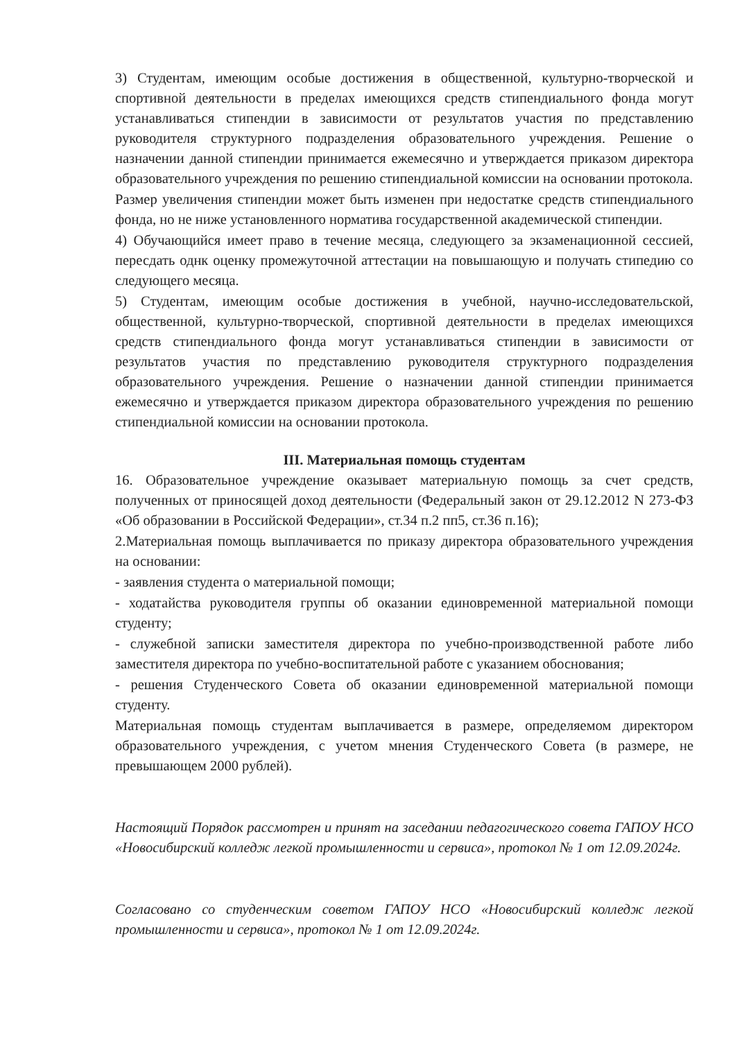3) Студентам, имеющим особые достижения в общественной, культурно-творческой и спортивной деятельности в пределах имеющихся средств стипендиального фонда могут устанавливаться стипендии в зависимости от результатов участия по представлению руководителя структурного подразделения образовательного учреждения. Решение о назначении данной стипендии принимается ежемесячно и утверждается приказом директора образовательного учреждения по решению стипендиальной комиссии на основании протокола.
Размер увеличения стипендии может быть изменен при недостатке средств стипендиального фонда, но не ниже установленного норматива государственной академической стипендии.
4) Обучающийся имеет право в течение месяца, следующего за экзаменационной сессией, пересдать однк оценку промежуточной аттестации на повышающую и получать стипедию со следующего месяца.
5) Студентам, имеющим особые достижения в учебной, научно-исследовательской, общественной, культурно-творческой, спортивной деятельности в пределах имеющихся средств стипендиального фонда могут устанавливаться стипендии в зависимости от результатов участия по представлению руководителя структурного подразделения образовательного учреждения. Решение о назначении данной стипендии принимается ежемесячно и утверждается приказом директора образовательного учреждения по решению стипендиальной комиссии на основании протокола.
III. Материальная помощь студентам
16. Образовательное учреждение оказывает материальную помощь за счет средств, полученных от приносящей доход деятельности (Федеральный закон от 29.12.2012 N 273-ФЗ «Об образовании в Российской Федерации», ст.34 п.2 пп5, ст.36 п.16);
2.Материальная помощь выплачивается по приказу директора образовательного учреждения на основании:
- заявления студента о материальной помощи;
- ходатайства руководителя группы об оказании единовременной материальной помощи студенту;
- служебной записки заместителя директора по учебно-производственной работе либо заместителя директора по учебно-воспитательной работе с указанием обоснования;
- решения Студенческого Совета об оказании единовременной материальной помощи студенту.
Материальная помощь студентам выплачивается в размере, определяемом директором образовательного учреждения, с учетом мнения Студенческого Совета (в размере, не превышающем 2000 рублей).
Настоящий Порядок рассмотрен и принят на заседании педагогического совета ГАПОУ НСО «Новосибирский колледж легкой промышленности и сервиса», протокол № 1 от 12.09.2024г.
Согласовано со студенческим советом ГАПОУ НСО «Новосибирский колледж легкой промышленности и сервиса», протокол № 1 от 12.09.2024г.